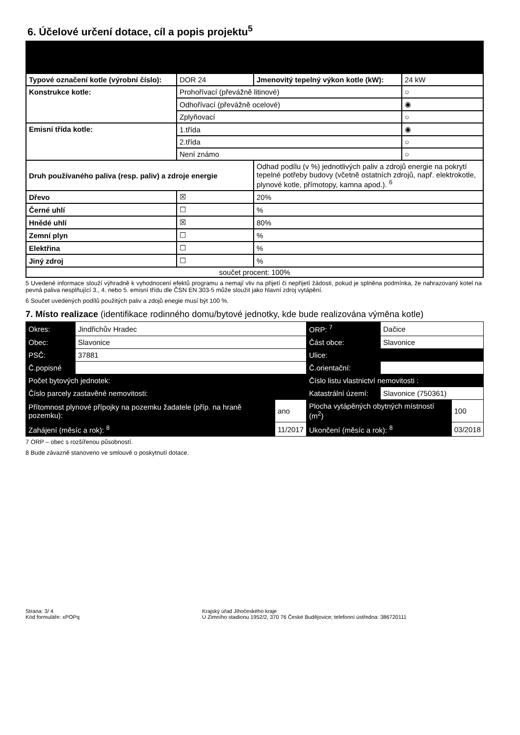6. Účelové určení dotace, cíl a popis projektu<sup>5</sup>
| Typové označení kotle (výrobní číslo): | DOR 24 | Jmenovitý tepelný výkon kotle (kW): | 24 kW |
| Konstrukce kotle: | Prohořívací (převážně litinové) | | ○ |
| | Odhořívací (převážně ocelové) | | ◉ |
| | Zplyňovací | | ○ |
| Emisní třída kotle: | 1.třída | | ◉ |
| | 2.třída | | ○ |
| | Není známo | | ○ |
| Druh používaného paliva (resp. paliv) a zdroje energie | | Odhad podílu (v %) jednotlivých paliv a zdrojů energie na pokrytí tepelné potřeby budovy (včetně ostatních zdrojů, např. elektrokotle, plynové kotle, přímotopy, kamna apod.). <sup>6</sup> | |
| Dřevo | ☒ | 20% | |
| Černé uhlí | ☐ | % | |
| Hnědé uhlí | ☒ | 80% | |
| Zemní plyn | ☐ | % | |
| Elektřina | ☐ | % | |
| Jiný zdroj | ☐ | % | |
| součet procent: 100% | | | |
5 Uvedené informace slouží výhradně k vyhodnocení efektů programu a nemají vliv na přijetí či nepřijetí žádosti, pokud je splněna podmínka, že nahrazovaný kotel na pevná paliva nesplňující 3., 4. nebo 5. emisní třídu dle ČSN EN 303-5 může sloužit jako hlavní zdroj vytápění.
6 Součet uvedených podílů použitých paliv a zdojů enegie musí být 100 %.
7. Místo realizace (identifikace rodinného domu/bytové jednotky, kde bude realizována výměna kotle)
| Okres: | Jindřichův Hradec | | ORP: <sup>7</sup> | Dačice | |
| Obec: | Slavonice | | Část obce: | Slavonice | |
| PSČ: | 37881 | | Ulice: | | |
| Č.popisné | | | Č.orientační: | | |
| Počet bytových jednotek: | | | Číslo listu vlastnictví nemovitosti : | | |
| Číslo parcely zastavěné nemovitosti: | | | Katastrální území: | Slavonice (750361) | |
| Přítomnost plynové přípojky na pozemku žadatele (příp. na hraně pozemku): | | ano | Plocha vytápěných obytných místností (m<sup>2</sup>) | | 100 |
| Zahájení (měsíc a rok): <sup>8</sup> | | 11/2017 | Ukončení (měsíc a rok): <sup>8</sup> | | 03/2018 |
7 ORP – obec s rozšířenou působností.
8 Bude závazně stanoveno ve smlouvě o poskytnutí dotace.
Strana: 3/ 4
Kód formuláře: xPOPq
Krajský úřad Jihočeského kraje
U Zimního stadionu 1952/2, 370 76 České Budějovice; telefonní ústředna: 386720111